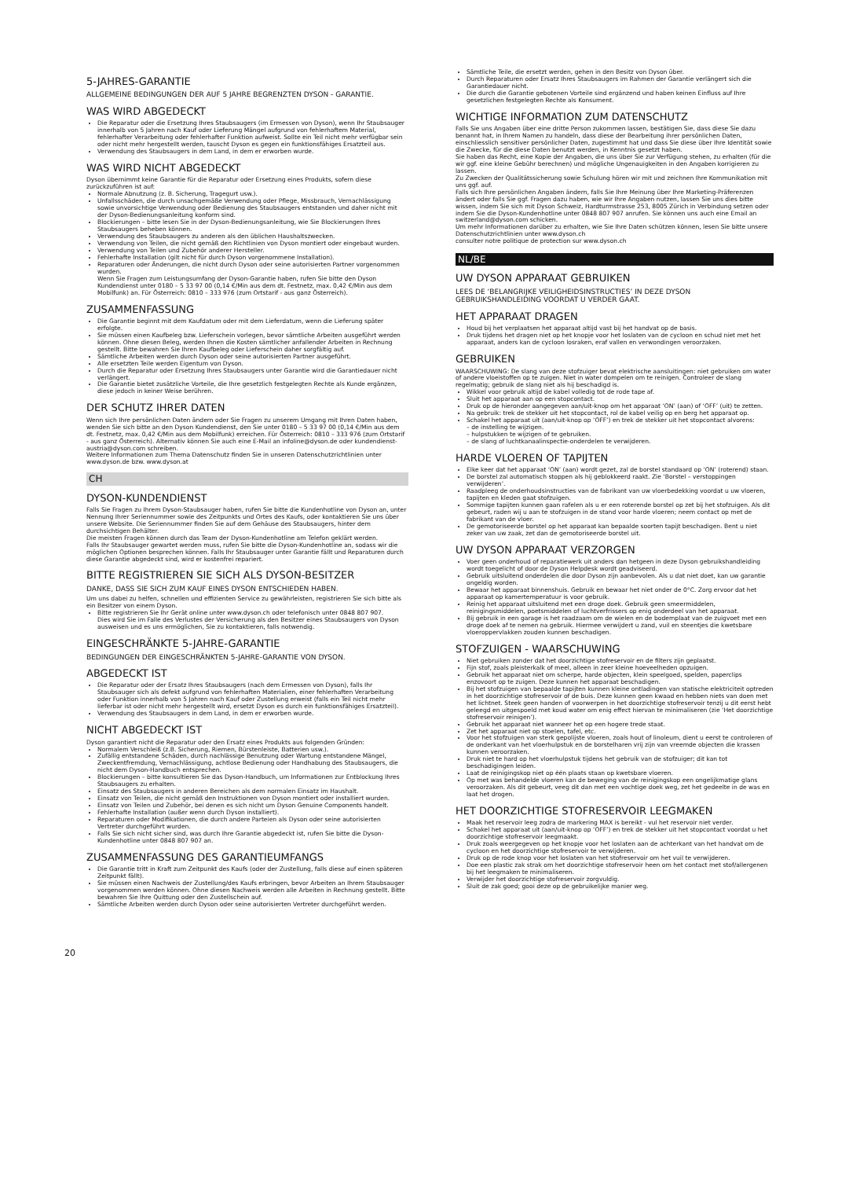5-JAHRES-GARANTIE
ALLGEMEINE BEDINGUNGEN DER AUF 5 JAHRE BEGRENZTEN DYSON - GARANTIE.
WAS WIRD ABGEDECKT
Die Reparatur oder die Ersetzung Ihres Staubsaugers (im Ermessen von Dyson), wenn Ihr Staubsauger innerhalb von 5 Jahren nach Kauf oder Lieferung Mängel aufgrund von fehlerhaftem Material, fehlerhafter Verarbeitung oder fehlerhafter Funktion aufweist. Sollte ein Teil nicht mehr verfügbar sein oder nicht mehr hergestellt werden, tauscht Dyson es gegen ein funktionsfähiges Ersatzteil aus.
Verwendung des Staubsaugers in dem Land, in dem er erworben wurde.
WAS WIRD NICHT ABGEDECKT
Dyson übernimmt keine Garantie für die Reparatur oder Ersetzung eines Produkts, sofern diese zurückzuführen ist auf:
Normale Abnutzung (z. B. Sicherung, Tragegurt usw.).
Unfallsschäden, die durch unsachgemäße Verwendung oder Pflege, Missbrauch, Vernachlässigung sowie unvorsichtige Verwendung oder Bedienung des Staubsaugers entstanden und daher nicht mit der Dyson-Bedienungsanleitung konform sind.
Blockierungen – bitte lesen Sie in der Dyson-Bedienungsanleitung, wie Sie Blockierungen Ihres Staubsaugers beheben können.
Verwendung des Staubsaugers zu anderen als den üblichen Haushaltszwecken.
Verwendung von Teilen, die nicht gemäß den Richtlinien von Dyson montiert oder eingebaut wurden.
Verwendung von Teilen und Zubehör anderer Hersteller.
Fehlerhafte Installation (gilt nicht für durch Dyson vorgenommene Installation).
Reparaturen oder Änderungen, die nicht durch Dyson oder seine autorisierten Partner vorgenommen wurden.
Wenn Sie Fragen zum Leistungsumfang der Dyson-Garantie haben, rufen Sie bitte den Dyson Kundendienst unter 0180 – 5 33 97 00 (0,14 €/Min aus dem dt. Festnetz, max. 0,42 €/Min aus dem Mobilfunk) an. Für Österreich: 0810 – 333 976 (zum Ortstarif - aus ganz Österreich).
ZUSAMMENFASSUNG
Die Garantie beginnt mit dem Kaufdatum oder mit dem Lieferdatum, wenn die Lieferung später erfolgte.
Sie müssen einen Kaufbeleg bzw. Lieferschein vorlegen, bevor sämtliche Arbeiten ausgeführt werden können. Ohne diesen Beleg, werden Ihnen die Kosten sämtlicher anfallender Arbeiten in Rechnung gestellt. Bitte bewahren Sie Ihren Kaufbeleg oder Lieferschein daher sorgfältig auf.
Sämtliche Arbeiten werden durch Dyson oder seine autorisierten Partner ausgeführt.
Alle ersetzten Teile werden Eigentum von Dyson.
Durch die Reparatur oder Ersetzung Ihres Staubsaugers unter Garantie wird die Garantiedauer nicht verlängert.
Die Garantie bietet zusätzliche Vorteile, die Ihre gesetzlich festgelegten Rechte als Kunde ergänzen, diese jedoch in keiner Weise berühren.
DER SCHUTZ IHRER DATEN
Wenn sich Ihre persönlichen Daten ändern oder Sie Fragen zu unserem Umgang mit Ihren Daten haben, wenden Sie sich bitte an den Dyson Kundendienst, den Sie unter 0180 – 5 33 97 00 (0,14 €/Min aus dem dt. Festnetz, max. 0,42 €/Min aus dem Mobilfunk) erreichen. Für Österreich: 0810 – 333 976 (zum Ortstarif - aus ganz Österreich). Alternativ können Sie auch eine E-Mail an infoline@dyson.de oder kundendienst-austria@dyson.com schreiben.
Weitere Informationen zum Thema Datenschutz finden Sie in unseren Datenschutzrichtlinien unter www.dyson.de bzw. www.dyson.at
CH
DYSON-KUNDENDIENST
Falls Sie Fragen zu Ihrem Dyson-Staubsauger haben, rufen Sie bitte die Kundenhotline von Dyson an, unter Nennung Ihrer Seriennummer sowie des Zeitpunkts und Ortes des Kaufs, oder kontaktieren Sie uns über unsere Website. Die Seriennummer finden Sie auf dem Gehäuse des Staubsaugers, hinter dem durchsichtigen Behälter.
Die meisten Fragen können durch das Team der Dyson-Kundenhotline am Telefon geklärt werden.
Falls Ihr Staubsauger gewartet werden muss, rufen Sie bitte die Dyson-Kundenhotline an, sodass wir die möglichen Optionen besprechen können. Falls Ihr Staubsauger unter Garantie fällt und Reparaturen durch diese Garantie abgedeckt sind, wird er kostenfrei repariert.
BITTE REGISTRIEREN SIE SICH ALS DYSON-BESITZER
DANKE, DASS SIE SICH ZUM KAUF EINES DYSON ENTSCHIEDEN HABEN.
Um uns dabei zu helfen, schnellen und effizienten Service zu gewährleisten, registrieren Sie sich bitte als ein Besitzer von einem Dyson.
Bitte registrieren Sie Ihr Gerät online unter www.dyson.ch oder telefonisch unter 0848 807 907.
Dies wird Sie im Falle des Verlustes der Versicherung als den Besitzer eines Staubsaugers von Dyson ausweisen und es uns ermöglichen, Sie zu kontaktieren, falls notwendig.
EINGESCHRÄNKTE 5-JAHRE-GARANTIE
BEDINGUNGEN DER EINGESCHRÄNKTEN 5-JAHRE-GARANTIE VON DYSON.
ABGEDECKT IST
Die Reparatur oder der Ersatz Ihres Staubsaugers (nach dem Ermessen von Dyson), falls Ihr Staubsauger sich als defekt aufgrund von fehlerhaften Materialien, einer fehlerhaften Verarbeitung oder Funktion innerhalb von 5 Jahren nach Kauf oder Zustellung erweist (falls ein Teil nicht mehr lieferbar ist oder nicht mehr hergestellt wird, ersetzt Dyson es durch ein funktionsfähiges Ersatzteil).
Verwendung des Staubsaugers in dem Land, in dem er erworben wurde.
NICHT ABGEDECKT IST
Dyson garantiert nicht die Reparatur oder den Ersatz eines Produkts aus folgenden Gründen:
Normalem Verschleiß (z.B. Sicherung, Riemen, Bürstenleiste, Batterien usw.).
Zufällig entstandene Schäden, durch nachlässige Benutzung oder Wartung entstandene Mängel, Zweckentfremdung, Vernachlässigung, achtlose Bedienung oder Handhabung des Staubsaugers, die nicht dem Dyson-Handbuch entsprechen.
Blockierungen – bitte konsultieren Sie das Dyson-Handbuch, um Informationen zur Entblockung Ihres Staubsaugers zu erhalten.
Einsatz des Staubsaugers in anderen Bereichen als dem normalen Einsatz im Haushalt.
Einsatz von Teilen, die nicht gemäß den Instruktionen von Dyson montiert oder installiert wurden.
Einsatz von Teilen und Zubehör, bei denen es sich nicht um Dyson Genuine Components handelt.
Fehlerhafte Installation (außer wenn durch Dyson installiert).
Reparaturen oder Modifikationen, die durch andere Parteien als Dyson oder seine autorisierten Vertreter durchgeführt wurden.
Falls Sie sich nicht sicher sind, was durch Ihre Garantie abgedeckt ist, rufen Sie bitte die Dyson-Kundenhotline unter 0848 807 907 an.
ZUSAMMENFASSUNG DES GARANTIEUMFANGS
Die Garantie tritt in Kraft zum Zeitpunkt des Kaufs (oder der Zustellung, falls diese auf einen späteren Zeitpunkt fällt).
Sie müssen einen Nachweis der Zustellung/des Kaufs erbringen, bevor Arbeiten an Ihrem Staubsauger vorgenommen werden können. Ohne diesen Nachweis werden alle Arbeiten in Rechnung gestellt. Bitte bewahren Sie Ihre Quittung oder den Zustellschein auf.
Sämtliche Arbeiten werden durch Dyson oder seine autorisierten Vertreter durchgeführt werden.
Sämtliche Teile, die ersetzt werden, gehen in den Besitz von Dyson über.
Durch Reparaturen oder Ersatz Ihres Staubsaugers im Rahmen der Garantie verlängert sich die Garantiedauer nicht.
Die durch die Garantie gebotenen Vorteile sind ergänzend und haben keinen Einfluss auf Ihre gesetzlichen festgelegten Rechte als Konsument.
WICHTIGE INFORMATION ZUM DATENSCHUTZ
Falls Sie uns Angaben über eine dritte Person zukommen lassen, bestätigen Sie, dass diese Sie dazu benannt hat, in Ihrem Namen zu handeln, dass diese der Bearbeitung ihrer persönlichen Daten, einschliesslich sensitiver persönlicher Daten, zugestimmt hat und dass Sie diese über Ihre Identität sowie die Zwecke, für die diese Daten benutzt werden, in Kenntnis gesetzt haben.
Sie haben das Recht, eine Kopie der Angaben, die uns über Sie zur Verfügung stehen, zu erhalten (für die wir ggf. eine kleine Gebühr berechnen) und mögliche Ungenauigkeiten in den Angaben korrigieren zu lassen.
Zu Zwecken der Qualitätssicherung sowie Schulung hören wir mit und zeichnen Ihre Kommunikation mit uns ggf. auf.
Falls sich Ihre persönlichen Angaben ändern, falls Sie Ihre Meinung über Ihre Marketing-Präferenzen ändert oder falls Sie ggf. Fragen dazu haben, wie wir Ihre Angaben nutzen, lassen Sie uns dies bitte wissen, indem Sie sich mit Dyson Schweiz, Hardturmstrasse 253, 8005 Zürich in Verbindung setzen oder indem Sie die Dyson-Kundenhotline unter 0848 807 907 anrufen. Sie können uns auch eine Email an switzerland@dyson.com schicken.
Um mehr Informationen darüber zu erhalten, wie Sie Ihre Daten schützen können, lesen Sie bitte unsere Datenschutzrichtlinien unter www.dyson.ch
consulter notre politique de protection sur www.dyson.ch
NL/BE
UW DYSON APPARAAT GEBRUIKEN
LEES DE ‘BELANGRIJKE VEILIGHEIDSINSTRUCTIES’ IN DEZE DYSON GEBRUIKSHANDLEIDING VOORDAT U VERDER GAAT.
HET APPARAAT DRAGEN
Houd bij het verplaatsen het apparaat altijd vast bij het handvat op de basis.
Druk tijdens het dragen niet op het knopje voor het loslaten van de cycloon en schud niet met het apparaat, anders kan de cycloon losraken, eraf vallen en verwondingen veroorzaken.
GEBRUIKEN
WAARSCHUWING: De slang van deze stofzuiger bevat elektrische aansluitingen: niet gebruiken om water of andere vloeistoffen op te zuigen. Niet in water dompelen om te reinigen. Controleer de slang regelmatig; gebruik de slang niet als hij beschadigd is.
Wikkel voor gebruik altijd de kabel volledig tot de rode tape af.
Sluit het apparaat aan op een stopcontact.
Druk op de hieronder aangegeven aan/uit-knop om het apparaat ‘ON’ (aan) of ‘OFF’ (uit) te zetten.
Na gebruik: trek de stekker uit het stopcontact, rol de kabel veilig op en berg het apparaat op.
Schakel het apparaat uit (aan/uit-knop op ‘OFF’) en trek de stekker uit het stopcontact alvorens:
– de instelling te wijzigen.
– hulpstukken te wijzigen of te gebruiken.
– de slang of luchtkanaalinspectie-onderdelen te verwijderen.
HARDE VLOEREN OF TAPIJTEN
Elke keer dat het apparaat ‘ON’ (aan) wordt gezet, zal de borstel standaard op ‘ON’ (roterend) staan.
De borstel zal automatisch stoppen als hij geblokkeerd raakt. Zie ‘Borstel – verstoppingen verwijderen’.
Raadpleeg de onderhoudsinstructies van de fabrikant van uw vloerbedekking voordat u uw vloeren, tapijten en kleden gaat stofzuigen.
Sommige tapijten kunnen gaan rafelen als u er een roterende borstel op zet bij het stofzuigen. Als dit gebeurt, raden wij u aan te stofzuigen in de stand voor harde vloeren; neem contact op met de fabrikant van de vloer.
De gemotoriseerde borstel op het apparaat kan bepaalde soorten tapijt beschadigen. Bent u niet zeker van uw zaak, zet dan de gemotoriseerde borstel uit.
UW DYSON APPARAAT VERZORGEN
Voer geen onderhoud of reparatiewerk uit anders dan hetgeen in deze Dyson gebruikshandleiding wordt toegelicht of door de Dyson Helpdesk wordt geadviseerd.
Gebruik uitsluitend onderdelen die door Dyson zijn aanbevolen. Als u dat niet doet, kan uw garantie ongeldig worden.
Bewaar het apparaat binnenshuis. Gebruik en bewaar het niet onder de 0°C. Zorg ervoor dat het apparaat op kamertemperatuur is voor gebruik.
Reinig het apparaat uitsluitend met een droge doek. Gebruik geen smeermiddelen, reinigingsmiddelen, poetsmiddelen of luchtverfrissers op enig onderdeel van het apparaat.
Bij gebruik in een garage is het raadzaam om de wielen en de bodemplaat van de zuigvoet met een droge doek af te nemen na gebruik. Hiermee verwijdert u zand, vuil en steentjes die kwetsbare vloeroppervlakken zouden kunnen beschadigen.
STOFZUIGEN - WAARSCHUWING
Niet gebruiken zonder dat het doorzichtige stofreservoir en de filters zijn geplaatst.
Fijn stof, zoals pleisterkalk of meel, alleen in zeer kleine hoeveelheden opzuigen.
Gebruik het apparaat niet om scherpe, harde objecten, klein speelgoed, spelden, paperclips enzovoort op te zuigen. Deze kunnen het apparaat beschadigen.
Bij het stofzuigen van bepaalde tapijten kunnen kleine ontladingen van statische elektriciteit optreden in het doorzichtige stofreservoir of de buis. Deze kunnen geen kwaad en hebben niets van doen met het lichtnet. Steek geen handen of voorwerpen in het doorzichtige stofreservoir tenzij u dit eerst hebt geleegd en uitgespoeld met koud water om enig effect hiervan te minimaliseren (zie ‘Het doorzichtige stofreservoir reinigen’).
Gebruik het apparaat niet wanneer het op een hogere trede staat.
Zet het apparaat niet op stoelen, tafel, etc.
Voor het stofzuigen van sterk gepolijste vloeren, zoals hout of linoleum, dient u eerst te controleren of de onderkant van het vloerhulpstuk en de borstelharen vrij zijn van vreemde objecten die krassen kunnen veroorzaken.
Druk niet te hard op het vloerhulpstuk tijdens het gebruik van de stofzuiger; dit kan tot beschadigingen leiden.
Laat de reinigingskop niet op één plaats staan op kwetsbare vloeren.
Op met was behandelde vloeren kan de beweging van de reinigingskop een ongelijkmatige glans veroorzaken. Als dit gebeurt, veeg dit dan met een vochtige doek weg, zet het gedeelte in de was en laat het drogen.
HET DOORZICHTIGE STOFRESERVOIR LEEGMAKEN
Maak het reservoir leeg zodra de markering MAX is bereikt - vul het reservoir niet verder.
Schakel het apparaat uit (aan/uit-knop op ‘OFF’) en trek de stekker uit het stopcontact voordat u het doorzichtige stofreservoir leegmaakt.
Druk zoals weergegeven op het knopje voor het loslaten aan de achterkant van het handvat om de cycloon en het doorzichtige stofreservoir te verwijderen.
Druk op de rode knop voor het loslaten van het stofreservoir om het vuil te verwijderen.
Doe een plastic zak strak om het doorzichtige stofreservoir heen om het contact met stof/allergenen bij het leegmaken te minimaliseren.
Verwijder het doorzichtige stofreservoir zorgvuldig.
Sluit de zak goed; gooi deze op de gebruikelijke manier weg.
20